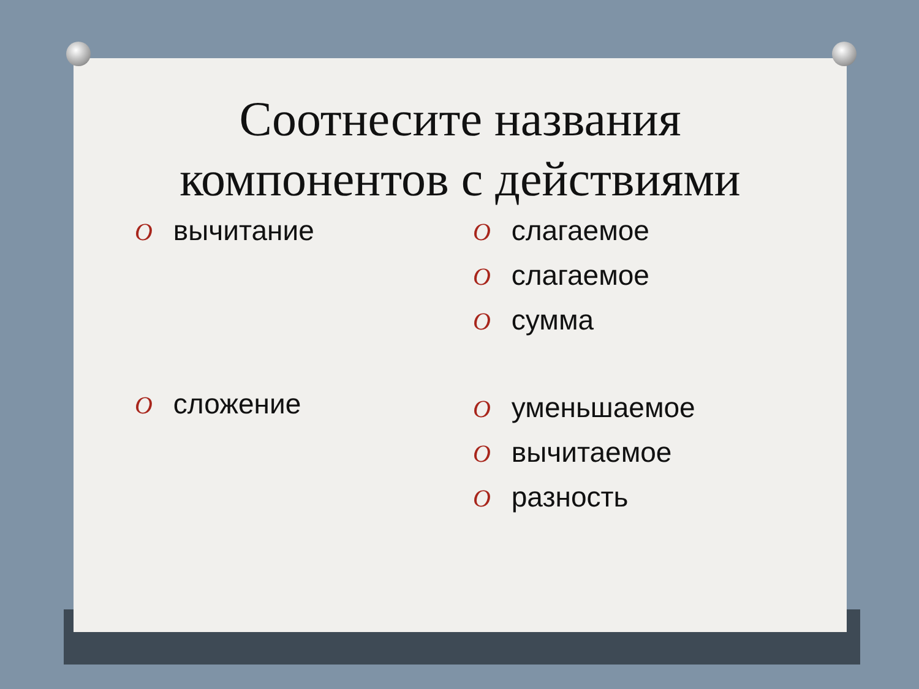Соотнесите названия
компонентов с действиями
O вычитание
O сложение
O слагаемое
O слагаемое
O сумма
O уменьшаемое
O вычитаемое
O разность